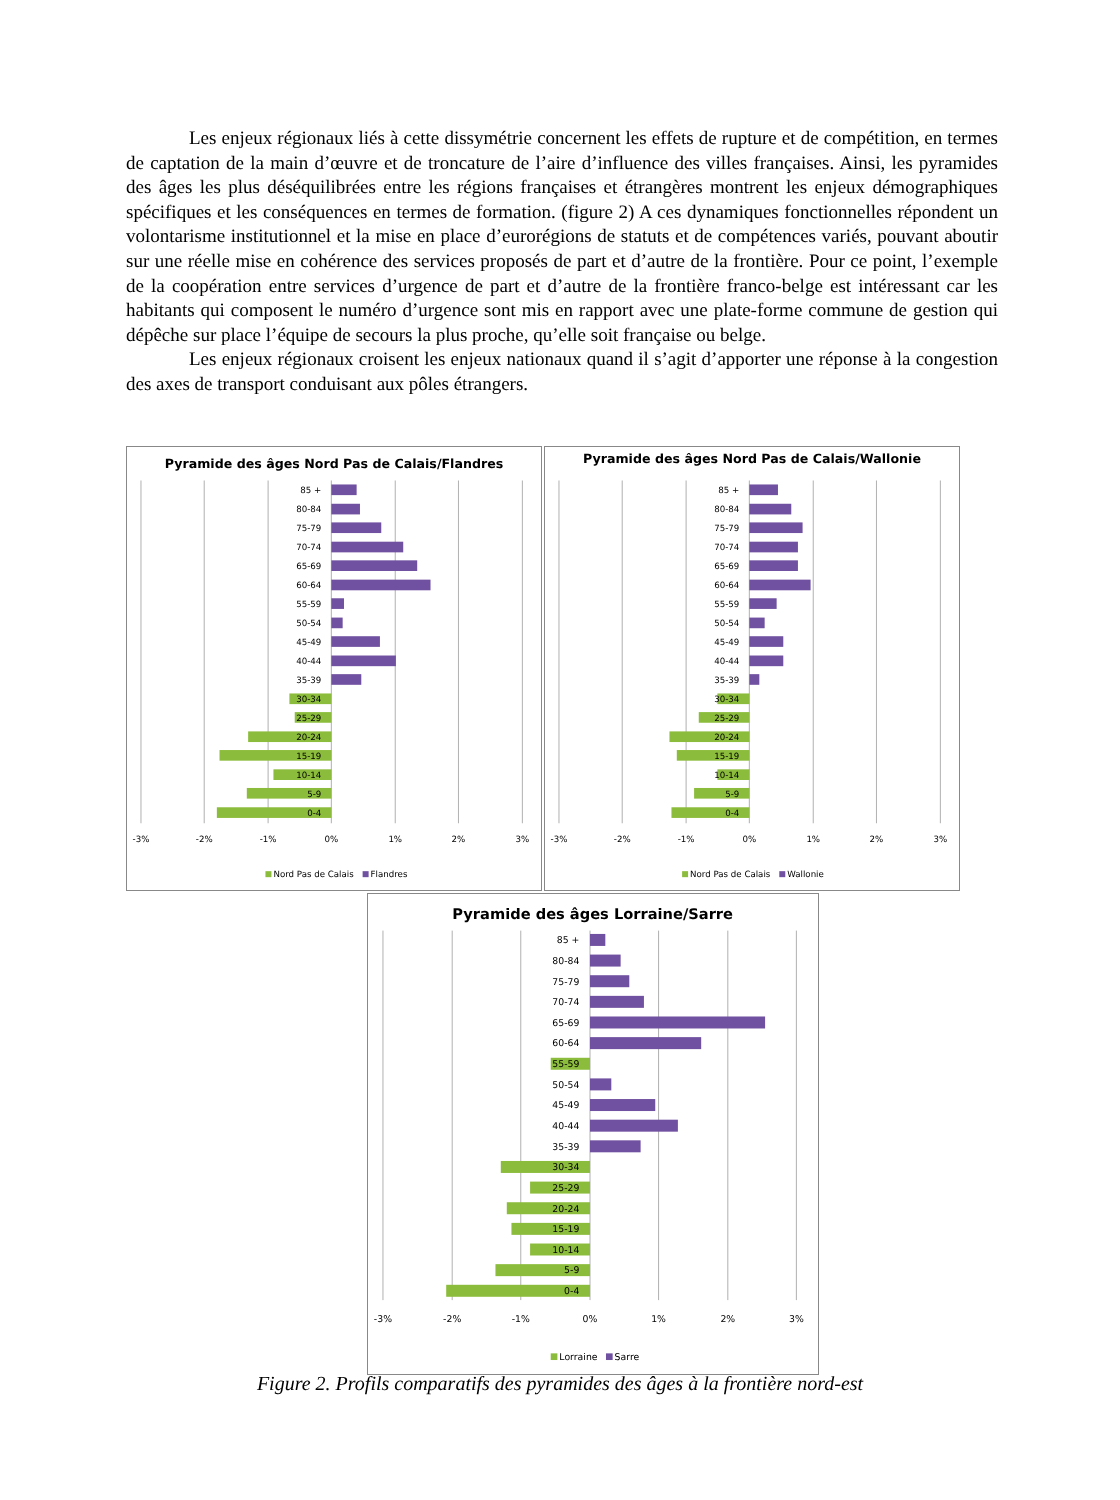Les enjeux régionaux liés à cette dissymétrie concernent les effets de rupture et de compétition, en termes de captation de la main d’œuvre et de troncature de l’aire d’influence des villes françaises. Ainsi, les pyramides des âges les plus déséquilibrées entre les régions françaises et étrangères montrent les enjeux démographiques spécifiques et les conséquences en termes de formation. (figure 2) A ces dynamiques fonctionnelles répondent un volontarisme institutionnel et la mise en place d’eurorégions de statuts et de compétences variés, pouvant aboutir sur une réelle mise en cohérence des services proposés de part et d’autre de la frontière. Pour ce point, l’exemple de la coopération entre services d’urgence de part et d’autre de la frontière franco-belge est intéressant car les habitants qui composent le numéro d’urgence sont mis en rapport avec une plate-forme commune de gestion qui dépêche sur place l’équipe de secours la plus proche, qu’elle soit française ou belge.
Les enjeux régionaux croisent les enjeux nationaux quand il s’agit d’apporter une réponse à la congestion des axes de transport conduisant aux pôles étrangers.
Pyramide des âges Nord Pas de Calais/Flandres
85 +
80-84
75-79
70-74
65-69
60-64
55-59
50-54
45-49
40-44
35-39
30-34
25-29
20-24
15-19
10-14
5-9
0-4
-3%
-2%
-1%
0%
1%
2%
3%
Nord Pas de Calais
Flandres
Pyramide des âges Nord Pas de Calais/Wallonie
85 +
80-84
75-79
70-74
65-69
60-64
55-59
50-54
45-49
40-44
35-39
30-34
25-29
20-24
15-19
10-14
5-9
0-4
-3%
-2%
-1%
0%
1%
2%
3%
Nord Pas de Calais
Wallonie
Pyramide des âges Lorraine/Sarre
85 +
80-84
75-79
70-74
65-69
60-64
55-59
50-54
45-49
40-44
35-39
30-34
25-29
20-24
15-19
10-14
5-9
0-4
-3%
-2%
-1%
0%
1%
2%
3%
Lorraine
Sarre
Figure 2. Profils comparatifs des pyramides des âges à la frontière nord-est